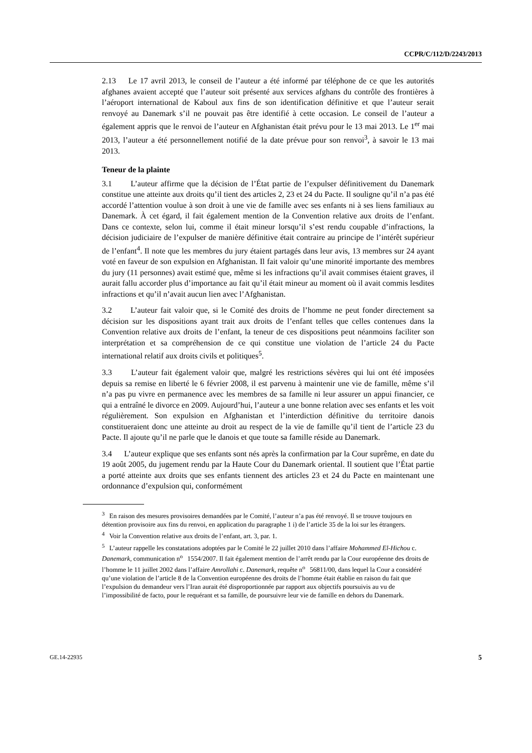CCPR/C/112/D/2243/2013
2.13 Le 17 avril 2013, le conseil de l’auteur a été informé par téléphone de ce que les autorités afghanes avaient accepté que l’auteur soit présenté aux services afghans du contrôle des frontières à l’aéroport international de Kaboul aux fins de son identification définitive et que l’auteur serait renvoyé au Danemark s’il ne pouvait pas être identifié à cette occasion. Le conseil de l’auteur a également appris que le renvoi de l’auteur en Afghanistan était prévu pour le 13 mai 2013. Le 1<sup>er</sup> mai 2013, l’auteur a été personnellement notifié de la date prévue pour son renvoi<sup>3</sup>, à savoir le 13 mai 2013.
Teneur de la plainte
3.1 L’auteur affirme que la décision de l’État partie de l’expulser définitivement du Danemark constitue une atteinte aux droits qu’il tient des articles 2, 23 et 24 du Pacte. Il souligne qu’il n’a pas été accordé l’attention voulue à son droit à une vie de famille avec ses enfants ni à ses liens familiaux au Danemark. À cet égard, il fait également mention de la Convention relative aux droits de l’enfant. Dans ce contexte, selon lui, comme il était mineur lorsqu’il s’est rendu coupable d’infractions, la décision judiciaire de l’expulser de manière définitive était contraire au principe de l’intérêt supérieur de l’enfant<sup>4</sup>. Il note que les membres du jury étaient partagés dans leur avis, 13 membres sur 24 ayant voté en faveur de son expulsion en Afghanistan. Il fait valoir qu’une minorité importante des membres du jury (11 personnes) avait estimé que, même si les infractions qu’il avait commises étaient graves, il aurait fallu accorder plus d’importance au fait qu’il était mineur au moment où il avait commis lesdites infractions et qu’il n’avait aucun lien avec l’Afghanistan.
3.2 L’auteur fait valoir que, si le Comité des droits de l’homme ne peut fonder directement sa décision sur les dispositions ayant trait aux droits de l’enfant telles que celles contenues dans la Convention relative aux droits de l’enfant, la teneur de ces dispositions peut néanmoins faciliter son interprétation et sa compréhension de ce qui constitue une violation de l’article 24 du Pacte international relatif aux droits civils et politiques<sup>5</sup>.
3.3 L’auteur fait également valoir que, malgré les restrictions sévères qui lui ont été imposées depuis sa remise en liberté le 6 février 2008, il est parvenu à maintenir une vie de famille, même s’il n’a pas pu vivre en permanence avec les membres de sa famille ni leur assurer un appui financier, ce qui a entraîné le divorce en 2009. Aujourd’hui, l’auteur a une bonne relation avec ses enfants et les voit régulièrement. Son expulsion en Afghanistan et l’interdiction définitive du territoire danois constitueraient donc une atteinte au droit au respect de la vie de famille qu’il tient de l’article 23 du Pacte. Il ajoute qu’il ne parle que le danois et que toute sa famille réside au Danemark.
3.4 L’auteur explique que ses enfants sont nés après la confirmation par la Cour suprême, en date du 19 août 2005, du jugement rendu par la Haute Cour du Danemark oriental. Il soutient que l’État partie a porté atteinte aux droits que ses enfants tiennent des articles 23 et 24 du Pacte en maintenant une ordonnance d’expulsion qui, conformément
<sup>3</sup> En raison des mesures provisoires demandées par le Comité, l’auteur n’a pas été renvoyé. Il se trouve toujours en détention provisoire aux fins du renvoi, en application du paragraphe 1 i) de l’article 35 de la loi sur les étrangers.
<sup>4</sup> Voir la Convention relative aux droits de l’enfant, art. 3, par. 1.
<sup>5</sup> L’auteur rappelle les constatations adoptées par le Comité le 22 juillet 2010 dans l’affaire Mohammed El-Hichou c. Danemark, communication n<sup>o</sup> 1554/2007. Il fait également mention de l’arrêt rendu par la Cour européenne des droits de l’homme le 11 juillet 2002 dans l’affaire Amrollahi c. Danemark, requête n<sup>o</sup> 56811/00, dans lequel la Cour a considéré qu’une violation de l’article 8 de la Convention européenne des droits de l’homme était établie en raison du fait que l’expulsion du demandeur vers l’Iran aurait été disproportionnée par rapport aux objectifs poursuivis au vu de l’impossibilité de facto, pour le requérant et sa famille, de poursuivre leur vie de famille en dehors du Danemark.
GE.14-22935 5